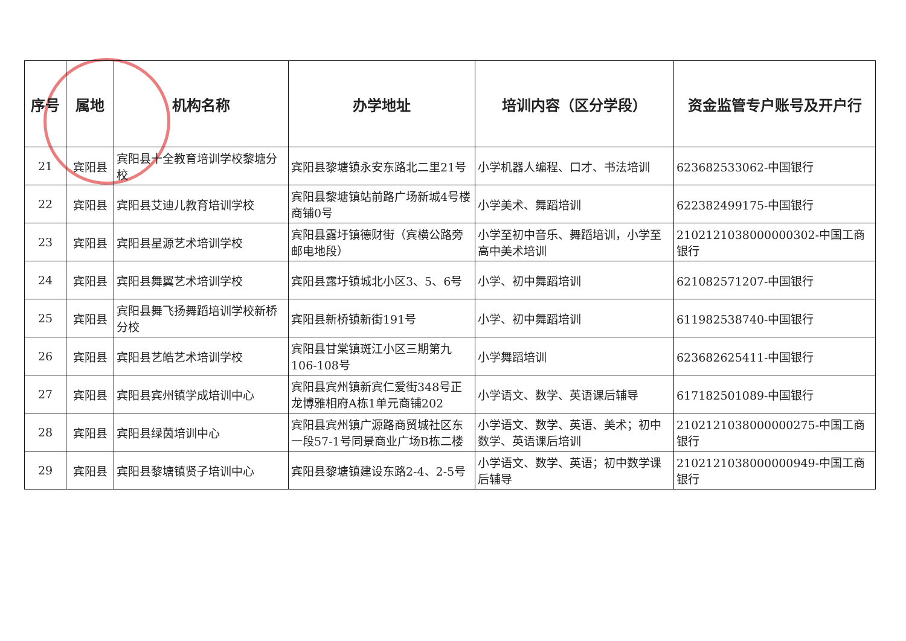| 序号 | 属地 | 机构名称 | 办学地址 | 培训内容（区分学段） | 资金监管专户账号及开户行 |
| --- | --- | --- | --- | --- | --- |
| 21 | 宾阳县 | 宾阳县十全教育培训学校黎塘分校 | 宾阳县黎塘镇永安东路北二里21号 | 小学机器人编程、口才、书法培训 | 623682533062-中国银行 |
| 22 | 宾阳县 | 宾阳县艾迪儿教育培训学校 | 宾阳县黎塘镇站前路广场新城4号楼商铺0号 | 小学美术、舞蹈培训 | 622382499175-中国银行 |
| 23 | 宾阳县 | 宾阳县星源艺术培训学校 | 宾阳县露圩镇德财街（宾横公路旁邮电地段） | 小学至初中音乐、舞蹈培训，小学至高中美术培训 | 2102121038000000302-中国工商银行 |
| 24 | 宾阳县 | 宾阳县舞翼艺术培训学校 | 宾阳县露圩镇城北小区3、5、6号 | 小学、初中舞蹈培训 | 621082571207-中国银行 |
| 25 | 宾阳县 | 宾阳县舞飞扬舞蹈培训学校新桥分校 | 宾阳县新桥镇新街191号 | 小学、初中舞蹈培训 | 611982538740-中国银行 |
| 26 | 宾阳县 | 宾阳县艺皓艺术培训学校 | 宾阳县甘棠镇斑江小区三期第九106-108号 | 小学舞蹈培训 | 623682625411-中国银行 |
| 27 | 宾阳县 | 宾阳县宾州镇学成培训中心 | 宾阳县宾州镇新宾仁爱街348号正龙博雅相府A栋1单元商铺202 | 小学语文、数学、英语课后辅导 | 617182501089-中国银行 |
| 28 | 宾阳县 | 宾阳县绿茵培训中心 | 宾阳县宾州镇广源路商贸城社区东一段57-1号同景商业广场B栋二楼 | 小学语文、数学、英语、美术；初中数学、英语课后培训 | 2102121038000000275-中国工商银行 |
| 29 | 宾阳县 | 宾阳县黎塘镇贤子培训中心 | 宾阳县黎塘镇建设东路2-4、2-5号 | 小学语文、数学、英语；初中数学课后辅导 | 2102121038000000949-中国工商银行 |